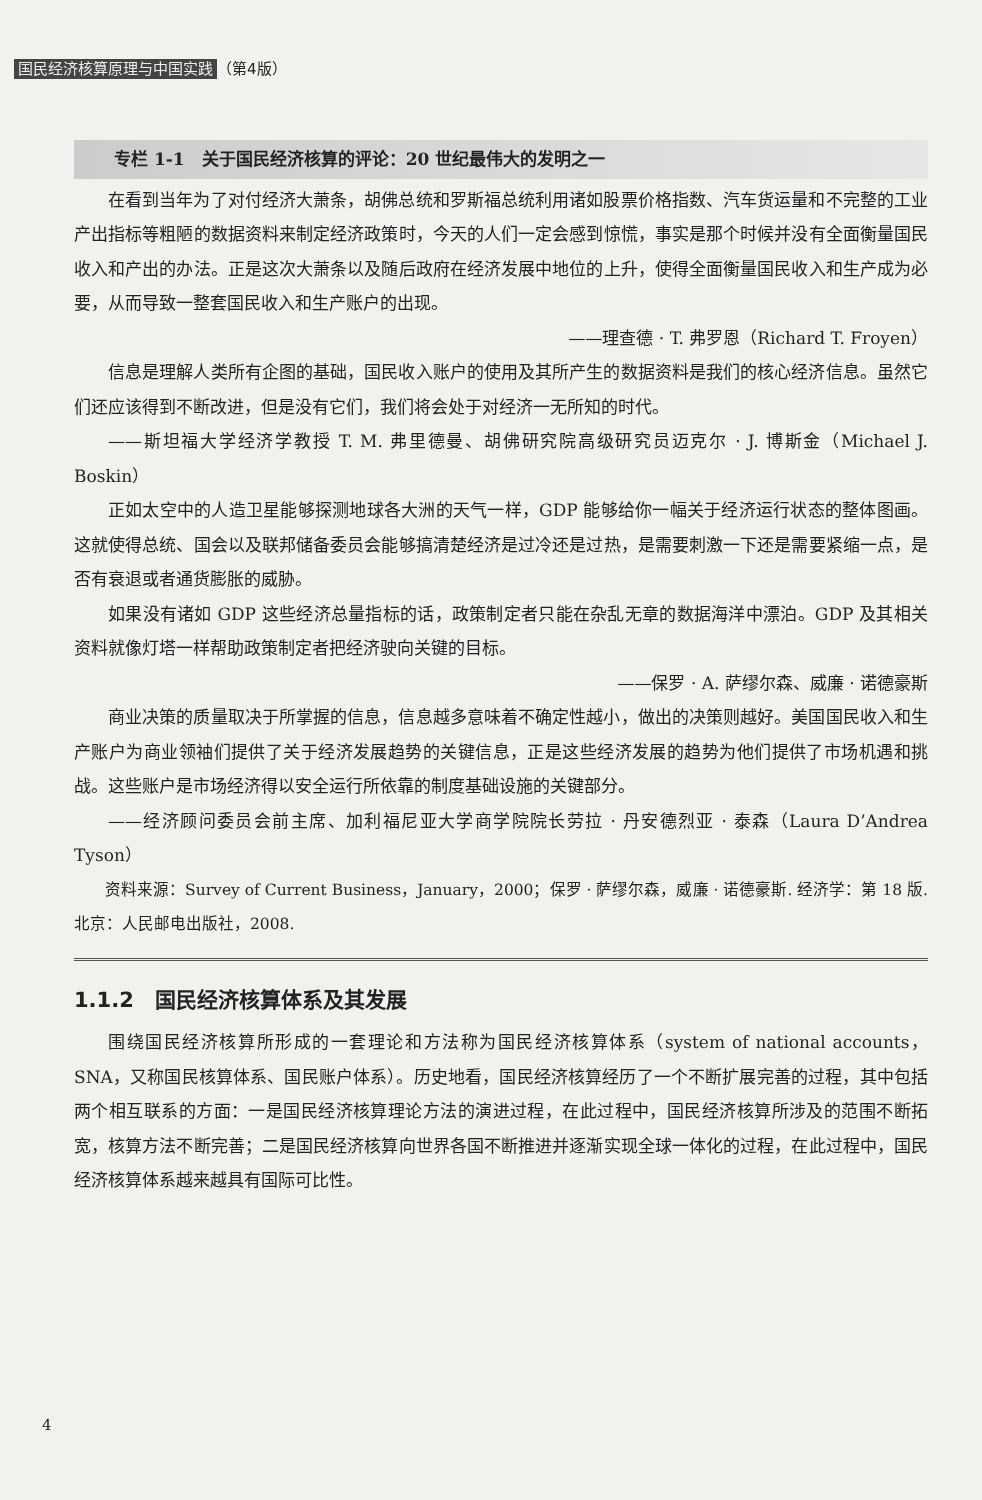国民经济核算原理与中国实践 （第4版）
专栏 1-1　关于国民经济核算的评论：20 世纪最伟大的发明之一
在看到当年为了对付经济大萧条，胡佛总统和罗斯福总统利用诸如股票价格指数、汽车货运量和不完整的工业产出指标等粗陋的数据资料来制定经济政策时，今天的人们一定会感到惊慌，事实是那个时候并没有全面衡量国民收入和产出的办法。正是这次大萧条以及随后政府在经济发展中地位的上升，使得全面衡量国民收入和生产成为必要，从而导致一整套国民收入和生产账户的出现。
——理查德 · T. 弗罗恩（Richard T. Froyen）
信息是理解人类所有企图的基础，国民收入账户的使用及其所产生的数据资料是我们的核心经济信息。虽然它们还应该得到不断改进，但是没有它们，我们将会处于对经济一无所知的时代。
——斯坦福大学经济学教授 T. M. 弗里德曼、胡佛研究院高级研究员迈克尔 · J. 博斯金（Michael J. Boskin）
正如太空中的人造卫星能够探测地球各大洲的天气一样，GDP 能够给你一幅关于经济运行状态的整体图画。这就使得总统、国会以及联邦储备委员会能够搞清楚经济是过冷还是过热，是需要刺激一下还是需要紧缩一点，是否有衰退或者通货膨胀的威胁。
如果没有诸如 GDP 这些经济总量指标的话，政策制定者只能在杂乱无章的数据海洋中漂泊。GDP 及其相关资料就像灯塔一样帮助政策制定者把经济驶向关键的目标。
——保罗 · A. 萨缪尔森、威廉 · 诺德豪斯
商业决策的质量取决于所掌握的信息，信息越多意味着不确定性越小，做出的决策则越好。美国国民收入和生产账户为商业领袖们提供了关于经济发展趋势的关键信息，正是这些经济发展的趋势为他们提供了市场机遇和挑战。这些账户是市场经济得以安全运行所依靠的制度基础设施的关键部分。
——经济顾问委员会前主席、加利福尼亚大学商学院院长劳拉 · 丹安德烈亚 · 泰森（Laura D’Andrea Tyson）
资料来源：Survey of Current Business，January，2000；保罗 · 萨缪尔森，威廉 · 诺德豪斯. 经济学：第 18 版. 北京：人民邮电出版社，2008.
1.1.2　国民经济核算体系及其发展
围绕国民经济核算所形成的一套理论和方法称为国民经济核算体系（system of national accounts，SNA，又称国民核算体系、国民账户体系）。历史地看，国民经济核算经历了一个不断扩展完善的过程，其中包括两个相互联系的方面：一是国民经济核算理论方法的演进过程，在此过程中，国民经济核算所涉及的范围不断拓宽，核算方法不断完善；二是国民经济核算向世界各国不断推进并逐渐实现全球一体化的过程，在此过程中，国民经济核算体系越来越具有国际可比性。
4